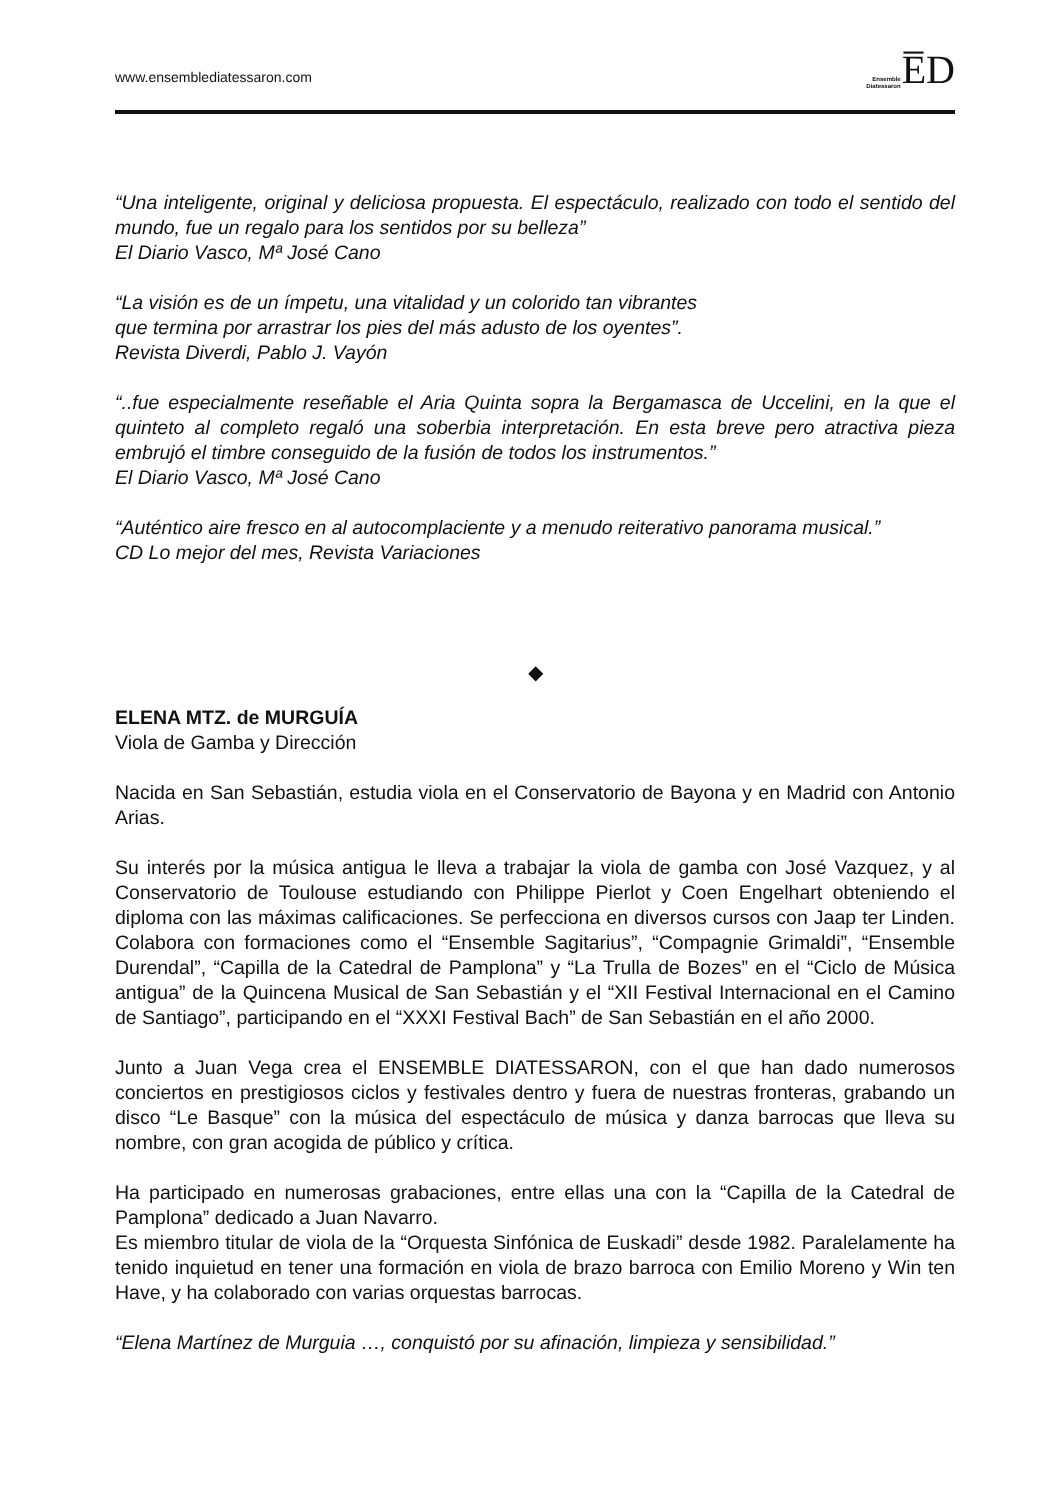www.ensemblediatessaron.com
Ensemble
Diatessaron
E̅D
“Una inteligente, original y deliciosa propuesta. El espectáculo, realizado con todo el sentido del mundo, fue un regalo para los sentidos por su belleza”
El Diario Vasco, Mª José Cano
“La visión es de un ímpetu, una vitalidad y un colorido tan vibrantes
que termina por arrastrar los pies del más adusto de los oyentes”.
Revista Diverdi, Pablo J. Vayón
“..fue especialmente reseñable el Aria Quinta sopra la Bergamasca de Uccelini, en la que el quinteto al completo regaló una soberbia interpretación. En esta breve pero atractiva pieza embrujó el timbre conseguido de la fusión de todos los instrumentos.”
El Diario Vasco, Mª José Cano
“Auténtico aire fresco en al autocomplaciente y a menudo reiterativo panorama musical.”
CD Lo mejor del mes, Revista Variaciones
◆
ELENA MTZ. de MURGUÍA
Viola de Gamba y Dirección
Nacida en San Sebastián, estudia viola en el Conservatorio de Bayona y en Madrid con Antonio Arias.
Su interés por la música antigua le lleva a trabajar la viola de gamba con José Vazquez, y al Conservatorio de Toulouse estudiando con Philippe Pierlot y Coen Engelhart obteniendo el diploma con las máximas calificaciones. Se perfecciona en diversos cursos con Jaap ter Linden. Colabora con formaciones como el “Ensemble Sagitarius”, “Compagnie Grimaldi”, “Ensemble Durendal”, “Capilla de la Catedral de Pamplona” y “La Trulla de Bozes” en el “Ciclo de Música antigua” de la Quincena Musical de San Sebastián y el “XII Festival Internacional en el Camino de Santiago”, participando en el “XXXI Festival Bach” de San Sebastián en el año 2000.
Junto a Juan Vega crea el ENSEMBLE DIATESSARON, con el que han dado numerosos conciertos en prestigiosos ciclos y festivales dentro y fuera de nuestras fronteras, grabando un disco “Le Basque” con la música del espectáculo de música y danza barrocas que lleva su nombre, con gran acogida de público y crítica.
Ha participado en numerosas grabaciones, entre ellas una con la “Capilla de la Catedral de Pamplona” dedicado a Juan Navarro.
Es miembro titular de viola de la “Orquesta Sinfónica de Euskadi” desde 1982. Paralelamente ha tenido inquietud en tener una formación en viola de brazo barroca con Emilio Moreno y Win ten Have, y ha colaborado con varias orquestas barrocas.
“Elena Martínez de Murguia …, conquistó por su afinación, limpieza y sensibilidad.”